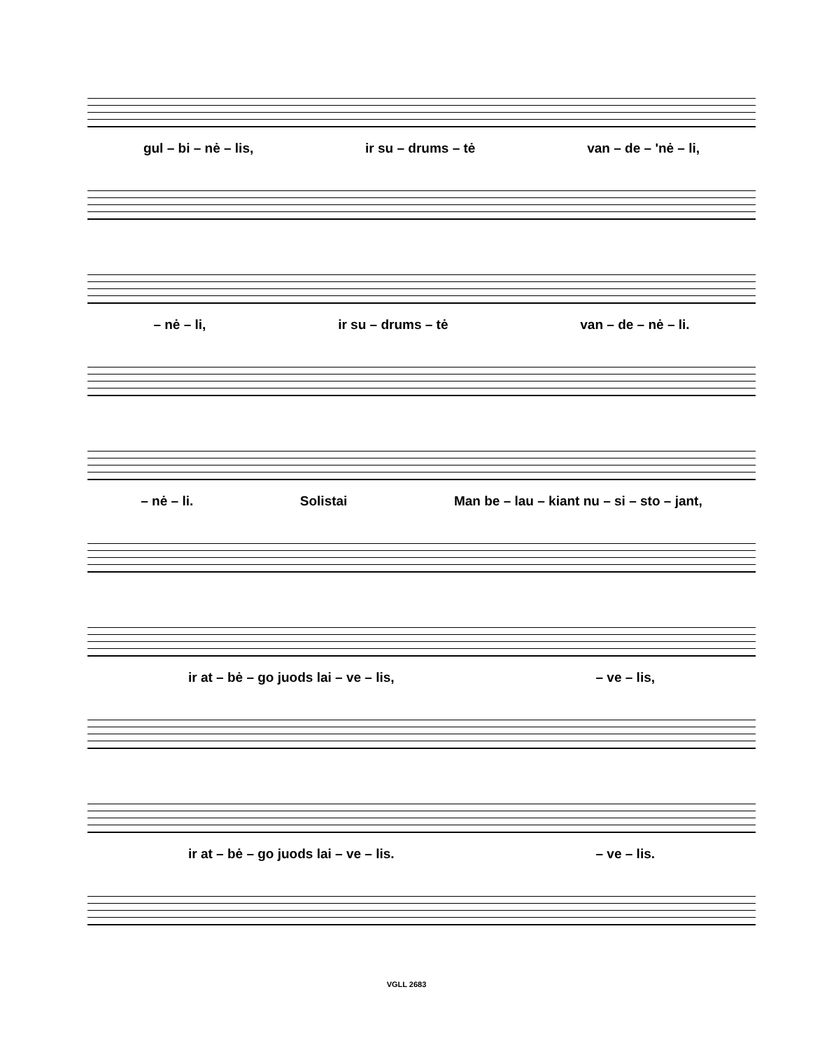gul – bi – nė – lis, ir su – drums – tė van – de – 'nė – li,
– nė – li, ir su – drums – tė van – de – nė – li.
– nė – li. Solistai Man be – lau – kiant nu – si – sto – jant,
ir at – bė – go juods lai – ve – lis, – ve – lis,
ir at – bė – go juods lai – ve – lis. – ve – lis.
VGLL 2683